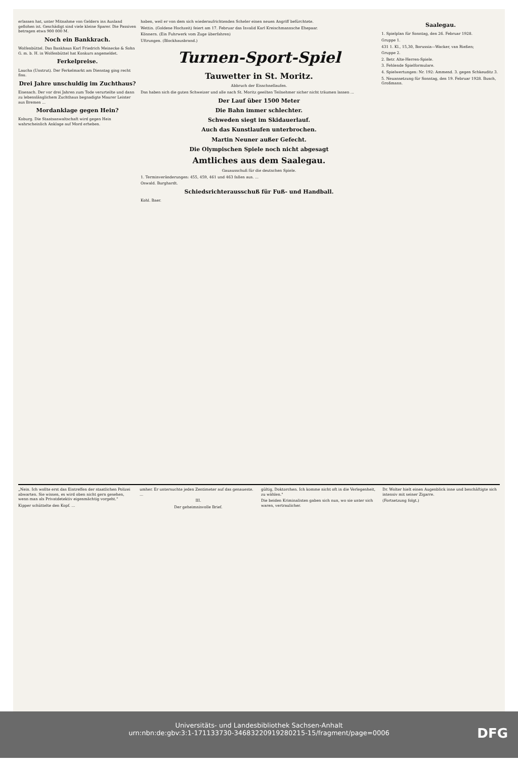erlassen hat, unter Mitnahme von Geldern ins Ausland geflohen ist. Geschädigt sind viele kleine Sparer. Die Passiven betragen etwa 900 000 M.
Noch ein Bankkrach.
Wolfenbüttel. Das Bankhaus Karl Friedrich Meinecke & Sohn G. m. b. H. in Wolfenbüttel hat Konkurs angemeldet.
Ferkelpreise.
Laucha (Unstrut). Der Ferkelmarkt am Dienstag ging recht flau.
Drei Jahre unschuldig im Zuchthaus?
Eisenach. Der vor drei Jahren zum Tode verurteilte und dann zu lebenslänglichem Zuchthaus begnadigte Maurer Leister aus Bremen ...
Mordanklage gegen Hein?
Koburg. Die Staatsanwaltschaft wird gegen Hein wahrscheinlich Anklage auf Mord erheben.
haben, weil er von dem sich wiederaufrichtenden Scheler einen neuen Angriff befürchtete.
Wettin. (Goldene Hochzeit) feiert am 17. Februar das Invalid Karl Kreischmannsche Ehepaar.
Könnern. (Ein Fuhrwerk vom Zuge überfahren)
Uftrungen. (Blockhausbrand.)
Turnen-Sport-Spiel
Tauwetter in St. Moritz.
Abbruch der Eisschnellaufen.
Das haben sich die guten Schweizer und alle nach St. Moritz geeilten Teilnehmer sicher nicht träumen lassen ...
Der Lauf über 1500 Meter
Die Bahn immer schlechter.
Schweden siegt im Skidauerlauf.
Auch das Kunstlaufen unterbrochen.
Martin Neuner außer Gefecht.
Die Olympischen Spiele noch nicht abgesagt
Amtliches aus dem Saalegau.
Gauausschuß für die deutschen Spiele.
1. Terminveränderungen: 455, 459, 461 und 463 fallen aus. ...
Oswald. Burghardt.
Schiedsrichterausschuß für Fuß- und Handball.
Kohl. Baer.
Saalegau.
1. Spielplan für Sonntag, den 26. Februar 1928.
Gruppe 1.
431 1. Kl., 15,30, Borussia—Wacker, van Rießen;
Gruppe 2.
2. Betr. Alte-Herren-Spiele.
3. Fehlende Spielformulare.
4. Spielwertungen: Nr. 192: Ammend. 3. gegen Schkeuditz 3.
5. Neuansetzung für Sonntag, den 19. Februar 1928. Busch, Großmann.
„Nein. Ich wollte erst das Eintreffen der staatlichen Polizei abwarten. Sie wissen, es wird oben nicht gern gesehen, wenn man als Privatdetektiv eigenmächtig vorgeht."
Kipper schüttelte den Kopf. ...
umher. Er untersuchte jeden Zentimeter auf das genaueste. ...
III.
Der geheimnisvolle Brief.
gültig, Doktorchen. Ich komme nicht oft in die Verlegenheit, zu wählen."
Die beiden Kriminalisten gaben sich nun, wo sie unter sich waren, vertraulicher.
Dr. Wolter hielt einen Augenblick inne und beschäftigte sich intensiv mit seiner Zigarre.
(Fortsetzung folgt.)
Universitäts- und Landesbibliothek Sachsen-Anhalt
urn:nbn:de:gbv:3:1-171133730-34683220919280215-15/fragment/page=0006
DFG